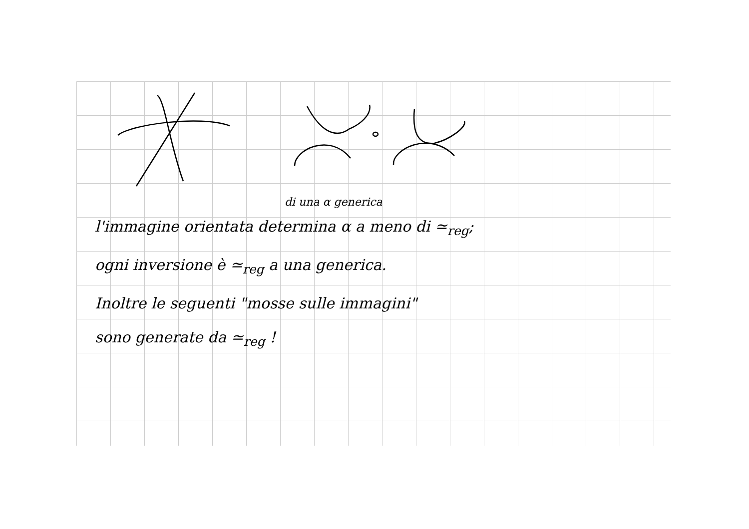di una α generica
l'immagine orientata determina α a meno di ≃<sub>reg</sub>;
ogni inversione è ≃<sub>reg</sub> a una generica.
Inoltre le seguenti "mosse sulle immagini"
sono generate da ≃<sub>reg</sub> !